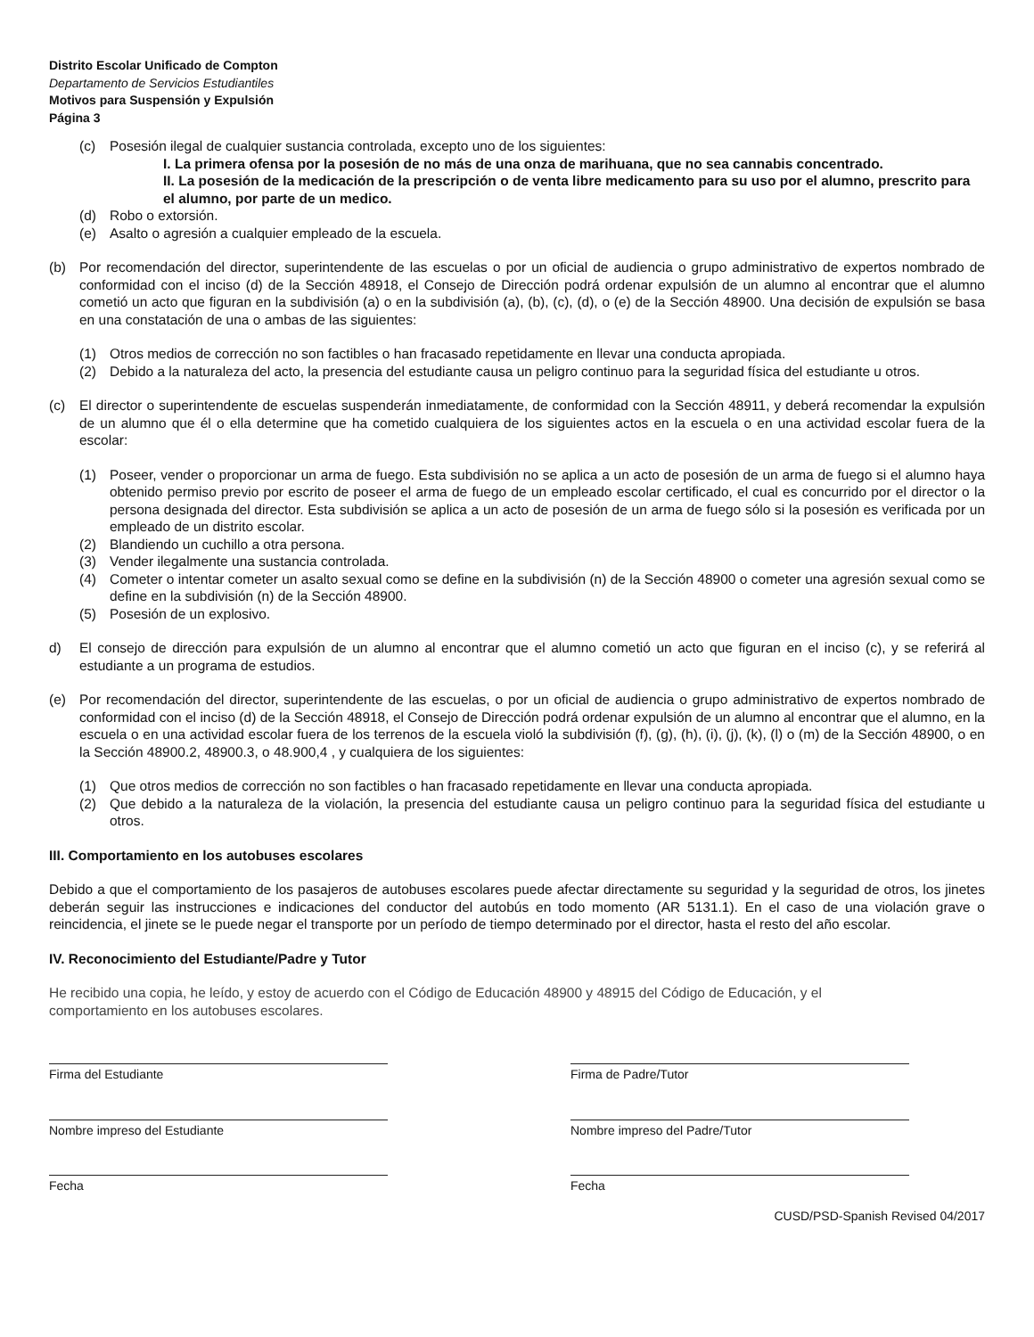Distrito Escolar Unificado de Compton
Departamento de Servicios Estudiantiles
Motivos para Suspensión y Expulsión
Página 3
(c) Posesión ilegal de cualquier sustancia controlada, excepto uno de los siguientes:
I. La primera ofensa por la posesión de no más de una onza de marihuana, que no sea cannabis concentrado.
II. La posesión de la medicación de la prescripción o de venta libre medicamento para su uso por el alumno, prescrito para el alumno, por parte de un medico.
(d) Robo o extorsión.
(e) Asalto o agresión a cualquier empleado de la escuela.
(b) Por recomendación del director, superintendente de las escuelas o por un oficial de audiencia o grupo administrativo de expertos nombrado de conformidad con el inciso (d) de la Sección 48918, el Consejo de Dirección podrá ordenar expulsión de un alumno al encontrar que el alumno cometió un acto que figuran en la subdivisión (a) o en la subdivisión (a), (b), (c), (d), o (e) de la Sección 48900. Una decisión de expulsión se basa en una constatación de una o ambas de las siguientes:
(1) Otros medios de corrección no son factibles o han fracasado repetidamente en llevar una conducta apropiada.
(2) Debido a la naturaleza del acto, la presencia del estudiante causa un peligro continuo para la seguridad física del estudiante u otros.
(c) El director o superintendente de escuelas suspenderán inmediatamente, de conformidad con la Sección 48911, y deberá recomendar la expulsión de un alumno que él o ella determine que ha cometido cualquiera de los siguientes actos en la escuela o en una actividad escolar fuera de la escolar:
(1) Poseer, vender o proporcionar un arma de fuego. Esta subdivisión no se aplica a un acto de posesión de un arma de fuego si el alumno haya obtenido permiso previo por escrito de poseer el arma de fuego de un empleado escolar certificado, el cual es concurrido por el director o la persona designada del director. Esta subdivisión se aplica a un acto de posesión de un arma de fuego sólo si la posesión es verificada por un empleado de un distrito escolar.
(2) Blandiendo un cuchillo a otra persona.
(3) Vender ilegalmente una sustancia controlada.
(4) Cometer o intentar cometer un asalto sexual como se define en la subdivisión (n) de la Sección 48900 o cometer una agresión sexual como se define en la subdivisión (n) de la Sección 48900.
(5) Posesión de un explosivo.
d) El consejo de dirección para expulsión de un alumno al encontrar que el alumno cometió un acto que figuran en el inciso (c), y se referirá al estudiante a un programa de estudios.
(e) Por recomendación del director, superintendente de las escuelas, o por un oficial de audiencia o grupo administrativo de expertos nombrado de conformidad con el inciso (d) de la Sección 48918, el Consejo de Dirección podrá ordenar expulsión de un alumno al encontrar que el alumno, en la escuela o en una actividad escolar fuera de los terrenos de la escuela violó la subdivisión (f), (g), (h), (i), (j), (k), (l) o (m) de la Sección 48900, o en la Sección 48900.2, 48900.3, o 48.900,4 , y cualquiera de los siguientes:
(1) Que otros medios de corrección no son factibles o han fracasado repetidamente en llevar una conducta apropiada.
(2) Que debido a la naturaleza de la violación, la presencia del estudiante causa un peligro continuo para la seguridad física del estudiante u otros.
III. Comportamiento en los autobuses escolares
Debido a que el comportamiento de los pasajeros de autobuses escolares puede afectar directamente su seguridad y la seguridad de otros, los jinetes deberán seguir las instrucciones e indicaciones del conductor del autobús en todo momento (AR 5131.1). En el caso de una violación grave o reincidencia, el jinete se le puede negar el transporte por un período de tiempo determinado por el director, hasta el resto del año escolar.
IV. Reconocimiento del Estudiante/Padre y Tutor
He recibido una copia, he leído, y estoy de acuerdo con el Código de Educación 48900 y 48915 del Código de Educación, y el comportamiento en los autobuses escolares.
Firma del Estudiante Firma de Padre/Tutor
Nombre impreso del Estudiante Nombre impreso del Padre/Tutor
Fecha Fecha
CUSD/PSD-Spanish Revised 04/2017